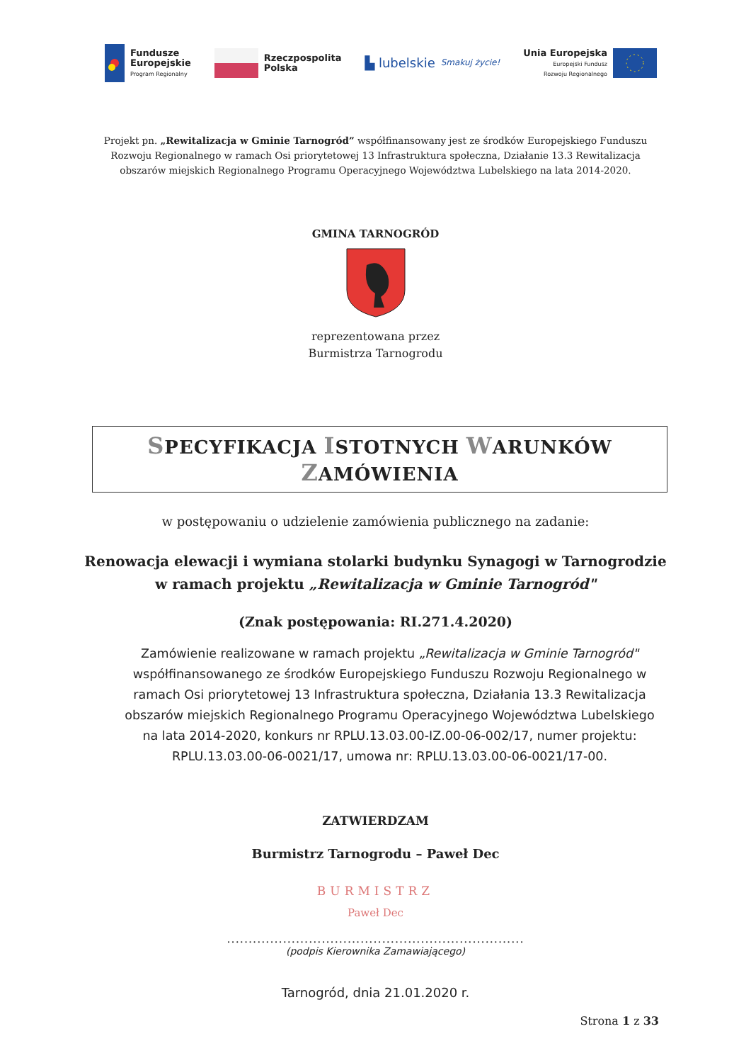Fundusze
Europejskie
Program Regionalny
Rzeczpospolita
Polska
▙ lubelskie
Smakuj życie!
Unia Europejska
Europejski Fundusz
Rozwoju Regionalnego
Projekt pn. „Rewitalizacja w Gminie Tarnogród” współfinansowany jest ze środków Europejskiego Funduszu Rozwoju Regionalnego w ramach Osi priorytetowej 13 Infrastruktura społeczna, Działanie 13.3 Rewitalizacja obszarów miejskich Regionalnego Programu Operacyjnego Województwa Lubelskiego na lata 2014-2020.
GMINA TARNOGRÓD
reprezentowana przez
Burmistrza Tarnogrodu
SPECYFIKACJA ISTOTNYCH WARUNKÓW ZAMÓWIENIA
w postępowaniu o udzielenie zamówienia publicznego na zadanie:
Renowacja elewacji i wymiana stolarki budynku Synagogi w Tarnogrodzie
w ramach projektu „Rewitalizacja w Gminie Tarnogród"
(Znak postępowania: RI.271.4.2020)
Zamówienie realizowane w ramach projektu „Rewitalizacja w Gminie Tarnogród" współfinansowanego ze środków Europejskiego Funduszu Rozwoju Regionalnego w ramach Osi priorytetowej 13 Infrastruktura społeczna, Działania 13.3 Rewitalizacja obszarów miejskich Regionalnego Programu Operacyjnego Województwa Lubelskiego na lata 2014-2020, konkurs nr RPLU.13.03.00-IZ.00-06-002/17, numer projektu: RPLU.13.03.00-06-0021/17, umowa nr: RPLU.13.03.00-06-0021/17-00.
ZATWIERDZAM
Burmistrz Tarnogrodu – Paweł Dec
BURMISTRZ
Paweł Dec
.....................................................................
(podpis Kierownika Zamawiającego)
Tarnogród, dnia 21.01.2020 r.
Strona 1 z 33